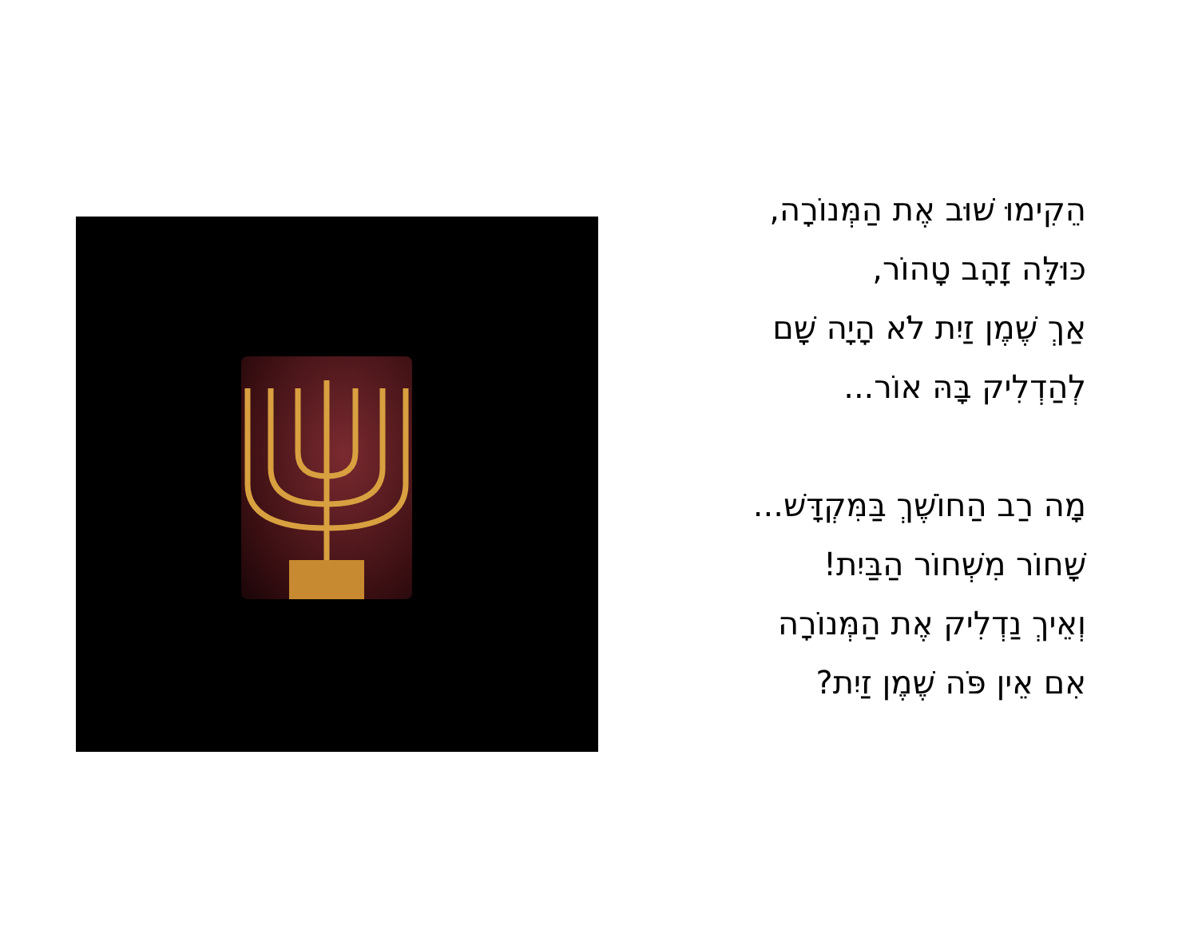הֵקִימוּ שׁוּב אֶת הַמְּנוֹרָה,
כּוּלָּה זָהָב טָהוֹר,
אַךְ שֶׁמֶן זַיִת לֹא הָיָה שָׁם
לְהַדְלִיק בָּהּ אוֹר...
מָה רַב הַחוֹשֶׁךְ בַּמִּקְדָּשׁ...
שָׁחוֹר מִשְׁחוֹר הַבַּיִת!
וְאֵיךְ נַדְלִיק אֶת הַמְּנוֹרָה
אִם אֵין פֹּה שֶׁמֶן זַיִת?